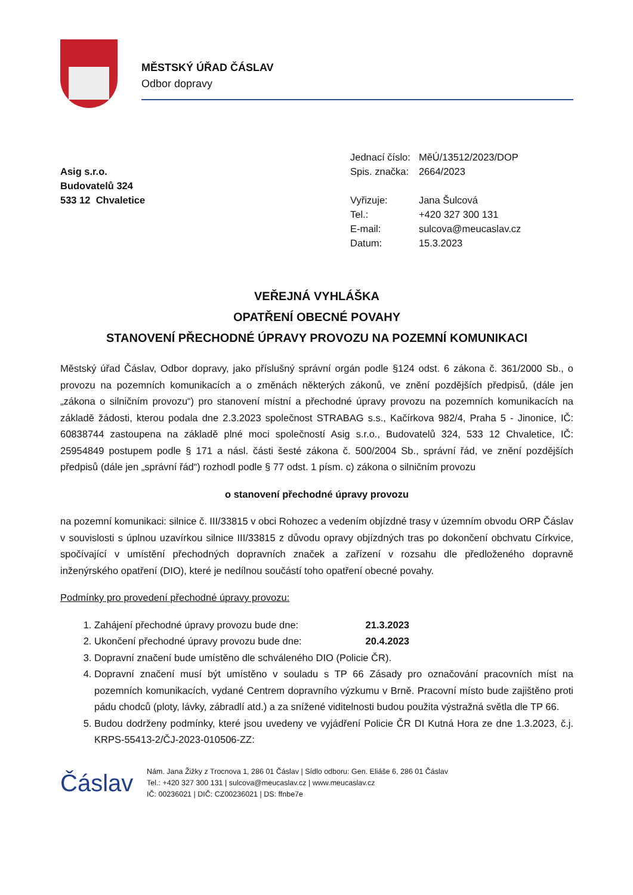MĚSTSKÝ ÚŘAD ČÁSLAV
Odbor dopravy
Asig s.r.o.
Budovatelů 324
533 12 Chvaletice
| Jednací číslo: | MěÚ/13512/2023/DOP |
| Spis. značka: | 2664/2023 |
| Vyřizuje: | Jana Šulcová |
| Tel.: | +420 327 300 131 |
| E-mail: | sulcova@meucaslav.cz |
| Datum: | 15.3.2023 |
VEŘEJNÁ VYHLÁŠKA
OPATŘENÍ OBECNÉ POVAHY
STANOVENÍ PŘECHODNÉ ÚPRAVY PROVOZU NA POZEMNÍ KOMUNIKACI
Městský úřad Čáslav, Odbor dopravy, jako příslušný správní orgán podle §124 odst. 6 zákona č. 361/2000 Sb., o provozu na pozemních komunikacích a o změnách některých zákonů, ve znění pozdějších předpisů, (dále jen „zákona o silničním provozu“) pro stanovení místní a přechodné úpravy provozu na pozemních komunikacích na základě žádosti, kterou podala dne 2.3.2023 společnost STRABAG s.s., Kačírkova 982/4, Praha 5 - Jinonice, IČ: 60838744 zastoupena na základě plné moci společností Asig s.r.o., Budovatelů 324, 533 12 Chvaletice, IČ: 25954849 postupem podle § 171 a násl. části šesté zákona č. 500/2004 Sb., správní řád, ve znění pozdějších předpisů (dále jen „správní řád“) rozhodl podle § 77 odst. 1 písm. c) zákona o silničním provozu
o stanovení přechodné úpravy provozu
na pozemní komunikaci: silnice č. III/33815 v obci Rohozec a vedením objízdné trasy v územním obvodu ORP Čáslav v souvislosti s úplnou uzavírkou silnice III/33815 z důvodu opravy objízdných tras po dokončení obchvatu Církvice, spočívající v umístění přechodných dopravních značek a zařízení v rozsahu dle předloženého dopravně inženýrského opatření (DIO), které je nedílnou součástí toho opatření obecné povahy.
Podmínky pro provedení přechodné úpravy provozu:
1. Zahájení přechodné úpravy provozu bude dne: 21.3.2023
2. Ukončení přechodné úpravy provozu bude dne: 20.4.2023
3. Dopravní značení bude umístěno dle schváleného DIO (Policie ČR).
4. Dopravní značení musí být umístěno v souladu s TP 66 Zásady pro označování pracovních míst na pozemních komunikacích, vydané Centrem dopravního výzkumu v Brně. Pracovní místo bude zajištěno proti pádu chodců (ploty, lávky, zábradlí atd.) a za snížené viditelnosti budou použita výstražná světla dle TP 66.
5. Budou dodrženy podmínky, které jsou uvedeny ve vyjádření Policie ČR DI Kutná Hora ze dne 1.3.2023, č.j. KRPS-55413-2/ČJ-2023-010506-ZZ:
Čáslav
Nám. Jana Žižky z Trocnova 1, 286 01 Čáslav | Sídlo odboru: Gen. Eliáše 6, 286 01 Čáslav
Tel.: +420 327 300 131 | sulcova@meucaslav.cz | www.meucaslav.cz
IČ: 00236021 | DIČ: CZ00236021 | DS: ffnbe7e